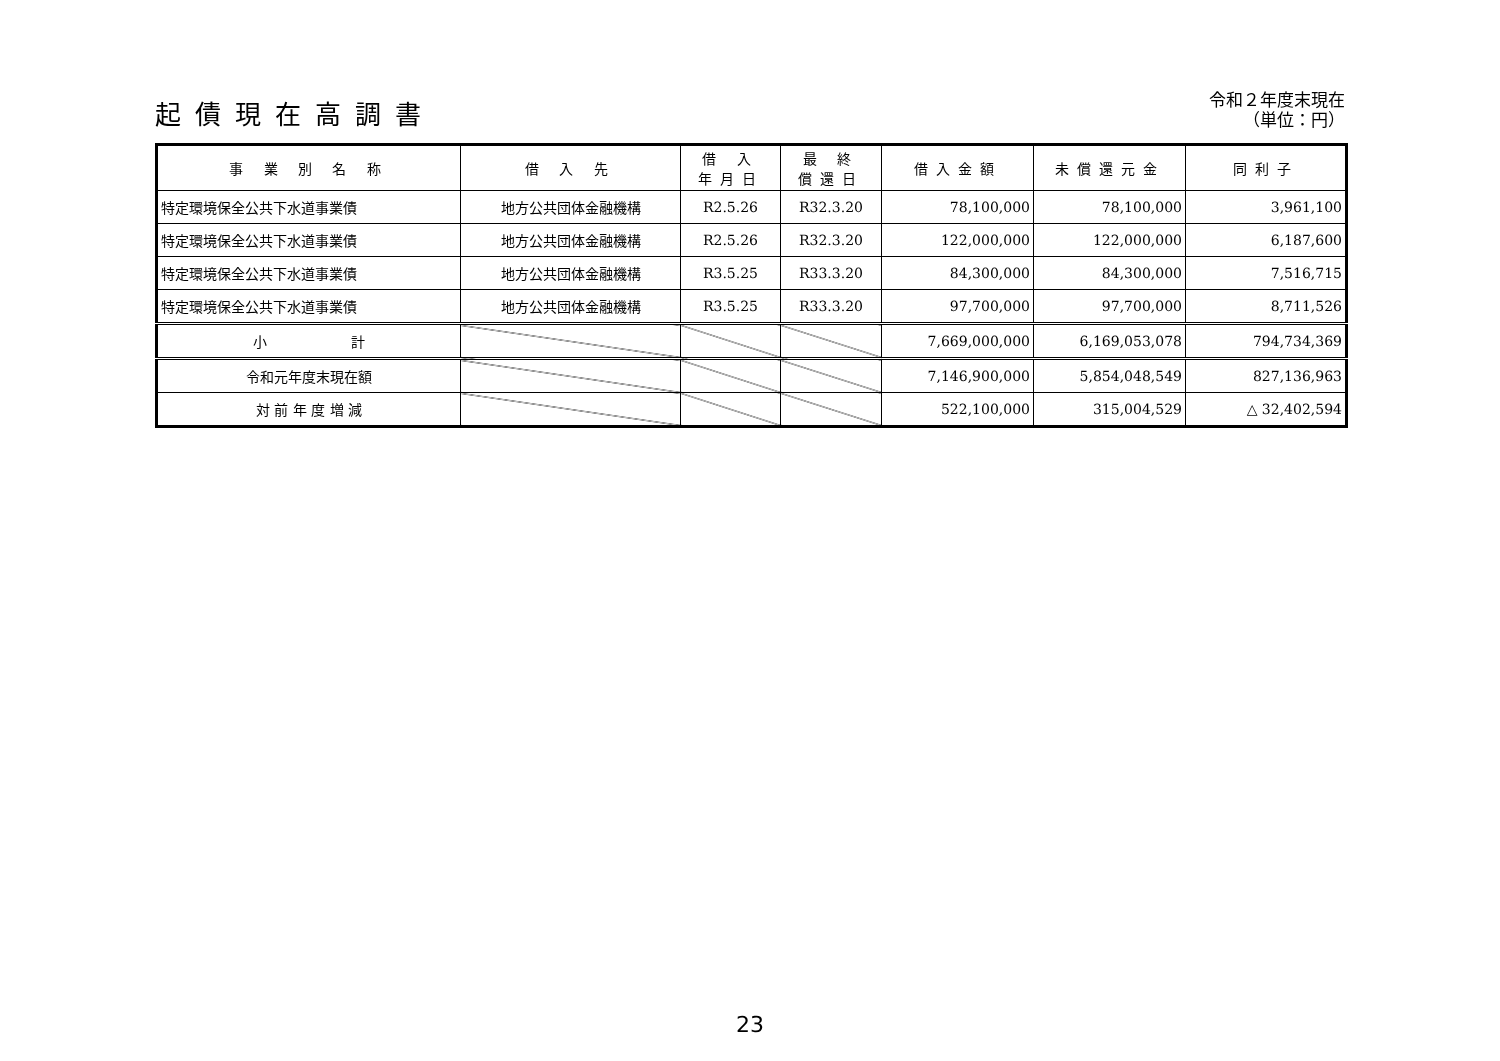起債現在高調書
令和２年度末現在
（単位：円）
| 事 業 別 名 称 | 借 入 先 | 借 入 年月日 | 最 終 償還日 | 借入金額 | 未償還元金 | 同利子 |
| --- | --- | --- | --- | --- | --- | --- |
| 特定環境保全公共下水道事業債 | 地方公共団体金融機構 | R2.5.26 | R32.3.20 | 78,100,000 | 78,100,000 | 3,961,100 |
| 特定環境保全公共下水道事業債 | 地方公共団体金融機構 | R2.5.26 | R32.3.20 | 122,000,000 | 122,000,000 | 6,187,600 |
| 特定環境保全公共下水道事業債 | 地方公共団体金融機構 | R3.5.25 | R33.3.20 | 84,300,000 | 84,300,000 | 7,516,715 |
| 特定環境保全公共下水道事業債 | 地方公共団体金融機構 | R3.5.25 | R33.3.20 | 97,700,000 | 97,700,000 | 8,711,526 |
| 小 計 | | | | 7,669,000,000 | 6,169,053,078 | 794,734,369 |
| 令和元年度末現在額 | | | | 7,146,900,000 | 5,854,048,549 | 827,136,963 |
| 対 前 年 度 増 減 | | | | 522,100,000 | 315,004,529 | △ 32,402,594 |
23